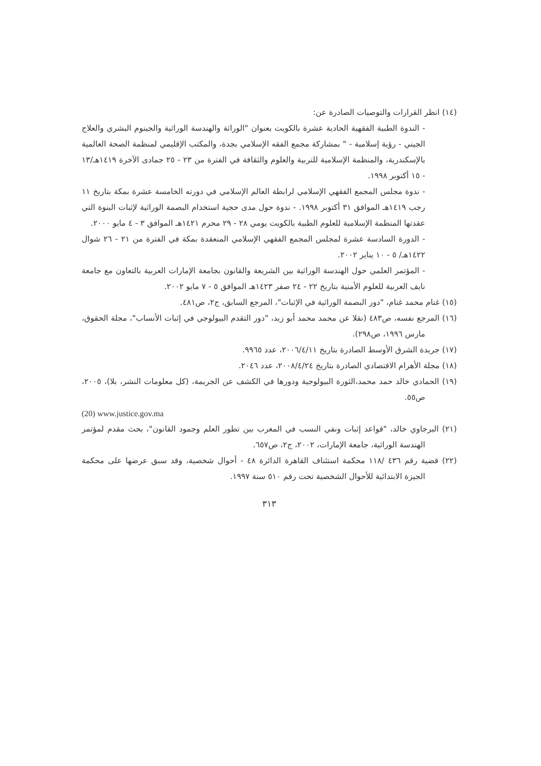(١٤) انظر القرارات والتوصيات الصادرة عن:
- الندوة الطبية الفقهية الحادية عشرة بالكويت بعنوان "الوراثة والهندسة الوراثية والجينوم البشري والعلاج الجيني - رؤية إسلامية - " بمشاركة مجمع الفقه الإسلامي بجدة، والمكتب الإقليمي لمنظمة الصحة العالمية بالإسكندرية، والمنظمة الإسلامية للتربية والعلوم والثقافة في الفترة من ٢٣ - ٢٥ جمادى الآخرة ١٤١٩هـ/١٣ - ١٥ أكتوبر ١٩٩٨.
- ندوة مجلس المجمع الفقهي الإسلامي لرابطة العالم الإسلامي في دورته الخامسة عشرة بمكة بتاريخ ١١ رجب ١٤١٩هـ الموافق ٣١ أكتوبر ١٩٩٨. - ندوة حول مدى حجية استخدام البصمة الوراثية لإثبات البنوة التي عقدتها المنظمة الإسلامية للعلوم الطبية بالكويت يومي ٢٨ - ٢٩ محرم ١٤٢١هـ الموافق ٣ - ٤ مايو ٢٠٠٠.
- الدورة السادسة عشرة لمجلس المجمع الفقهي الإسلامي المنعقدة بمكة في الفترة من ٢١ - ٢٦ شوال ١٤٢٢هـ/ ٥ - ١٠ يناير ٢٠٠٢.
- المؤتمر العلمي حول الهندسة الوراثية بين الشريعة والقانون بجامعة الإمارات العربية بالتعاون مع جامعة نايف العربية للعلوم الأمنية بتاريخ ٢٢ - ٢٤ صفر ١٤٢٣هـ الموافق ٥ - ٧ مايو ٢٠٠٢.
(١٥) غنام محمد غنام، "دور البصمة الوراثية في الإثبات"، المرجع السابق، ج٢، ص٤٨١.
(١٦) المرجع نفسه، ص٤٨٣ (نقلا عن محمد محمد أبو زيد، "دور التقدم البيولوجي في إثبات الأنساب"، مجلة الحقوق، مارس ١٩٩٦، ص٢٩٨).
(١٧) جريدة الشرق الأوسط الصادرة بتاريخ ٢٠٠٦/٤/١١، عدد ٩٩٦٥.
(١٨) مجلة الأهرام الاقتصادي الصادرة بتاريخ ٢٠٠٨/٤/٢٤، عدد ٢٠٤٦.
(١٩) الحمادي خالد حمد محمد،الثورة البيولوجية ودورها في الكشف عن الجريمة، (كل معلومات النشر، بلا)، ٢٠٠٥، ص٥٥.
(20) www.justice.gov.ma
(٢١) البرجاوي خالد، "قواعد إثبات ونفي النسب في المغرب بين تطور العلم وجمود القانون"، بحث مقدم لمؤتمر الهندسة الوراثية، جامعة الإمارات، ٢٠٠٢، ج٢، ص٦٥٧.
(٢٢) قضية رقم ٤٣٦ /١١٨ محكمة استئناف القاهرة الدائرة ٤٨ - أحوال شخصية، وقد سبق عرضها على محكمة الجيزة الابتدائية للأحوال الشخصية تحت رقم ٥١٠ سنة ١٩٩٧.
٣١٣